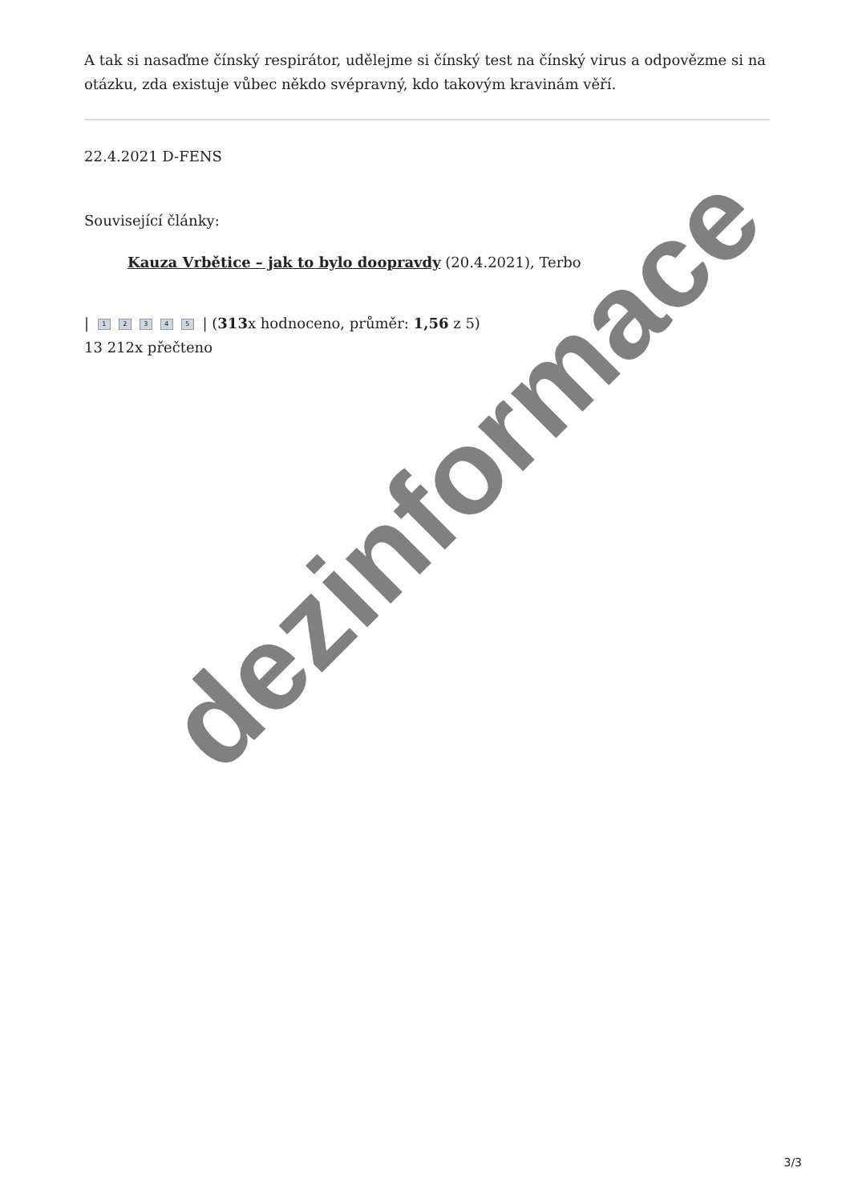A tak si nasaďme čínský respirátor, udělejme si čínský test na čínský virus a odpovězme si na otázku, zda existuje vůbec někdo svépravný, kdo takovým kravinám věří.
22.4.2021 D-FENS
Související články:
Kauza Vrbětice – jak to bylo doopravdy (20.4.2021), Terbo
| 12345 | (313x hodnoceno, průměr: 1,56 z 5)
13 212x přečteno
dezinformace
3/3